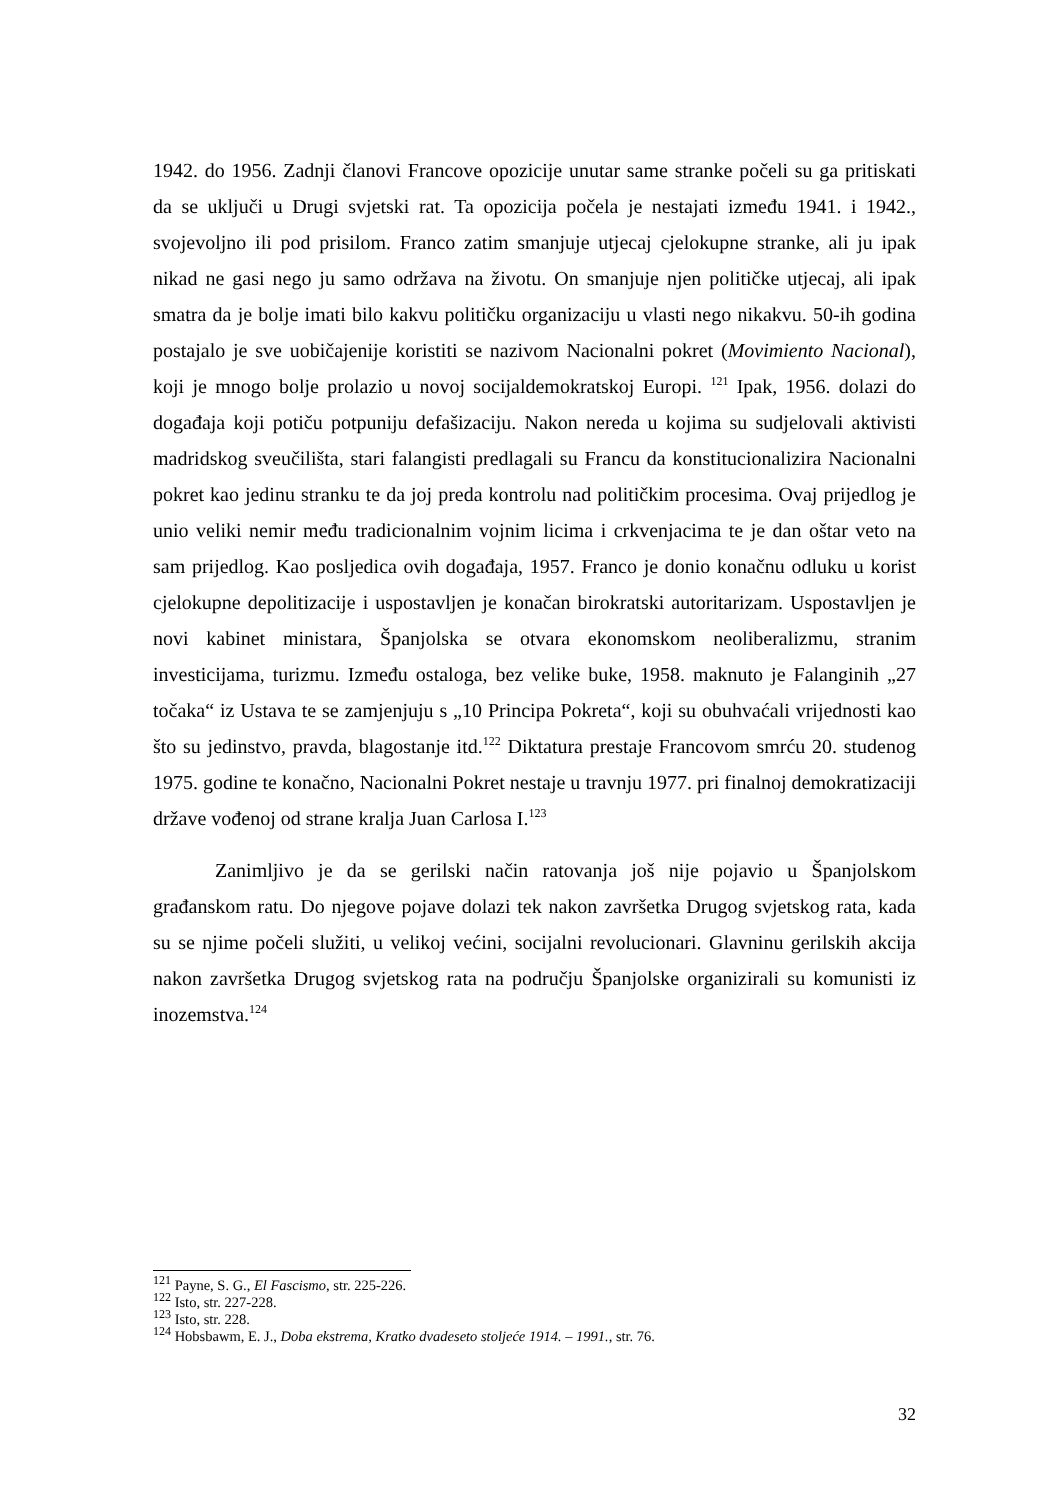1942. do 1956. Zadnji članovi Francove opozicije unutar same stranke počeli su ga pritiskati da se uključi u Drugi svjetski rat. Ta opozicija počela je nestajati između 1941. i 1942., svojevoljno ili pod prisilom. Franco zatim smanjuje utjecaj cjelokupne stranke, ali ju ipak nikad ne gasi nego ju samo održava na životu. On smanjuje njen političke utjecaj, ali ipak smatra da je bolje imati bilo kakvu političku organizaciju u vlasti nego nikakvu. 50-ih godina postajalo je sve uobičajenije koristiti se nazivom Nacionalni pokret (Movimiento Nacional), koji je mnogo bolje prolazio u novoj socijaldemokratskoj Europi. <sup>121</sup> Ipak, 1956. dolazi do događaja koji potiču potpuniju defašizaciju. Nakon nereda u kojima su sudjelovali aktivisti madridskog sveučilišta, stari falangisti predlagali su Francu da konstitucionalizira Nacionalni pokret kao jedinu stranku te da joj preda kontrolu nad političkim procesima. Ovaj prijedlog je unio veliki nemir među tradicionalnim vojnim licima i crkvenjacima te je dan oštar veto na sam prijedlog. Kao posljedica ovih događaja, 1957. Franco je donio konačnu odluku u korist cjelokupne depolitizacije i uspostavljen je konačan birokratski autoritarizam. Uspostavljen je novi kabinet ministara, Španjolska se otvara ekonomskom neoliberalizmu, stranim investicijama, turizmu. Između ostaloga, bez velike buke, 1958. maknuto je Falanginih „27 točaka“ iz Ustava te se zamjenjuju s „10 Principa Pokreta“, koji su obuhvaćali vrijednosti kao što su jedinstvo, pravda, blagostanje itd.<sup>122</sup> Diktatura prestaje Francovom smrću 20. studenog 1975. godine te konačno, Nacionalni Pokret nestaje u travnju 1977. pri finalnoj demokratizaciji države vođenoj od strane kralja Juan Carlosa I.<sup>123</sup>
Zanimljivo je da se gerilski način ratovanja još nije pojavio u Španjolskom građanskom ratu. Do njegove pojave dolazi tek nakon završetka Drugog svjetskog rata, kada su se njime počeli služiti, u velikoj većini, socijalni revolucionari. Glavninu gerilskih akcija nakon završetka Drugog svjetskog rata na području Španjolske organizirali su komunisti iz inozemstva.<sup>124</sup>
<sup>121</sup> Payne, S. G., El Fascismo, str. 225-226.
<sup>122</sup> Isto, str. 227-228.
<sup>123</sup> Isto, str. 228.
<sup>124</sup> Hobsbawm, E. J., Doba ekstrema, Kratko dvadeseto stoljeće 1914. – 1991., str. 76.
32